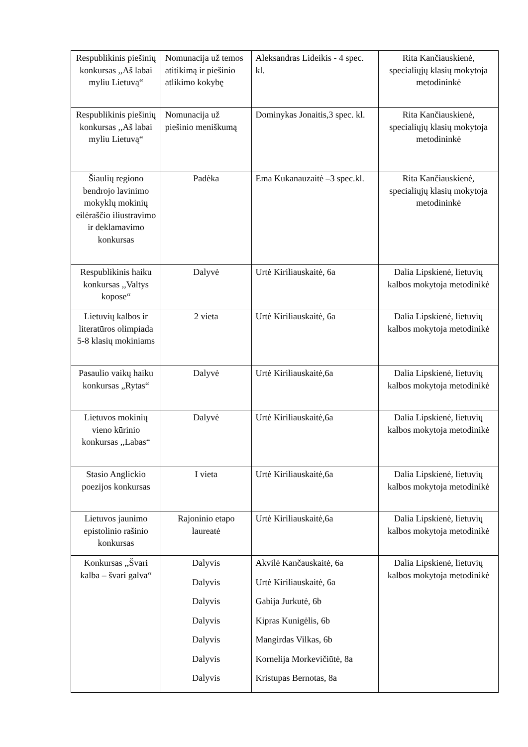| Respublikinis piešinių konkursas ,,Aš labai myliu Lietuvą“ | Nomunacija už temos atitikimą ir piešinio atlikimo kokybę | Aleksandras Lideikis - 4 spec. kl. | Rita Kančiauskienė, specialiųjų klasių mokytoja metodininkė |
| Respublikinis piešinių konkursas ,,Aš labai myliu Lietuvą“ | Nomunacija už piešinio meniškumą | Dominykas Jonaitis,3 spec. kl. | Rita Kančiauskienė, specialiųjų klasių mokytoja metodininkė |
| Šiaulių regiono bendrojo lavinimo mokyklų mokinių eilėraščio iliustravimo ir deklamavimo konkursas | Padėka | Ema Kukanauzaitė –3 spec.kl. | Rita Kančiauskienė, specialiųjų klasių mokytoja metodininkė |
| Respublikinis haiku konkursas ,,Valtys kopose“ | Dalyvė | Urtė Kiriliauskaitė, 6a | Dalia Lipskienė, lietuvių kalbos mokytoja metodinikė |
| Lietuvių kalbos ir literatūros olimpiada 5-8 klasių mokiniams | 2 vieta | Urtė Kiriliauskaitė, 6a | Dalia Lipskienė, lietuvių kalbos mokytoja metodinikė |
| Pasaulio vaikų haiku konkursas „Rytas“ | Dalyvė | Urtė Kiriliauskaitė,6a | Dalia Lipskienė, lietuvių kalbos mokytoja metodinikė |
| Lietuvos mokinių vieno kūrinio konkursas ,,Labas“ | Dalyvė | Urtė Kiriliauskaitė,6a | Dalia Lipskienė, lietuvių kalbos mokytoja metodinikė |
| Stasio Anglickio poezijos konkursas | I vieta | Urtė Kiriliauskaitė,6a | Dalia Lipskienė, lietuvių kalbos mokytoja metodinikė |
| Lietuvos jaunimo epistolinio rašinio konkursas | Rajoninio etapo laureatė | Urtė Kiriliauskaitė,6a | Dalia Lipskienė, lietuvių kalbos mokytoja metodinikė |
| Konkursas ,,Švari kalba – švari galva“ | Dalyvis Dalyvis Dalyvis Dalyvis Dalyvis Dalyvis Dalyvis | Akvilė Kančauskaitė, 6a Urtė Kiriliauskaitė, 6a Gabija Jurkutė, 6b Kipras Kunigėlis, 6b Mangirdas Vilkas, 6b Kornelija Morkevičiūtė, 8a Kristupas Bernotas, 8a | Dalia Lipskienė, lietuvių kalbos mokytoja metodinikė |